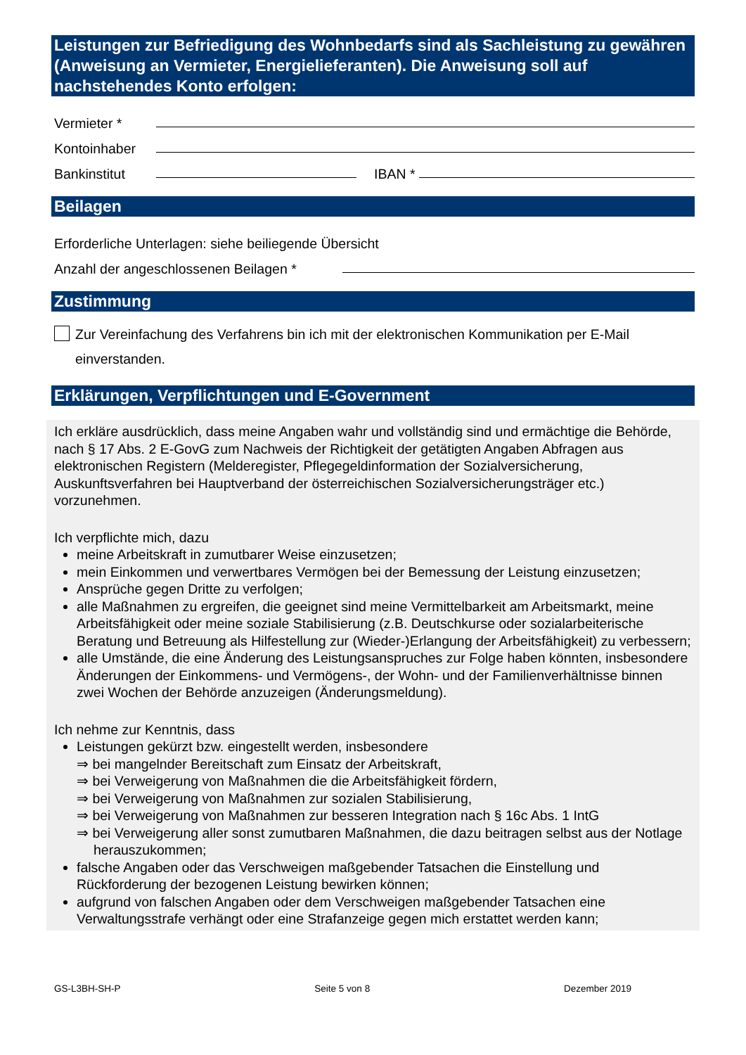Leistungen zur Befriedigung des Wohnbedarfs sind als Sachleistung zu gewähren (Anweisung an Vermieter, Energielieferanten). Die Anweisung soll auf nachstehendes Konto erfolgen:
Vermieter *
Kontoinhaber
Bankinstitut IBAN *
Beilagen
Erforderliche Unterlagen: siehe beiliegende Übersicht
Anzahl der angeschlossenen Beilagen *
Zustimmung
Zur Vereinfachung des Verfahrens bin ich mit der elektronischen Kommunikation per E-Mail einverstanden.
Erklärungen, Verpflichtungen und E-Government
Ich erkläre ausdrücklich, dass meine Angaben wahr und vollständig sind und ermächtige die Behörde, nach § 17 Abs. 2 E-GovG zum Nachweis der Richtigkeit der getätigten Angaben Abfragen aus elektronischen Registern (Melderegister, Pflegegeldinformation der Sozialversicherung, Auskunftsverfahren bei Hauptverband der österreichischen Sozialversicherungsträger etc.) vorzunehmen.
Ich verpflichte mich, dazu
meine Arbeitskraft in zumutbarer Weise einzusetzen;
mein Einkommen und verwertbares Vermögen bei der Bemessung der Leistung einzusetzen;
Ansprüche gegen Dritte zu verfolgen;
alle Maßnahmen zu ergreifen, die geeignet sind meine Vermittelbarkeit am Arbeitsmarkt, meine Arbeitsfähigkeit oder meine soziale Stabilisierung (z.B. Deutschkurse oder sozialarbeiterische Beratung und Betreuung als Hilfestellung zur (Wieder-)Erlangung der Arbeitsfähigkeit) zu verbessern;
alle Umstände, die eine Änderung des Leistungsanspruches zur Folge haben könnten, insbesondere Änderungen der Einkommens- und Vermögens-, der Wohn- und der Familienverhältnisse binnen zwei Wochen der Behörde anzuzeigen (Änderungsmeldung).
Ich nehme zur Kenntnis, dass
Leistungen gekürzt bzw. eingestellt werden, insbesondere
⇒ bei mangelnder Bereitschaft zum Einsatz der Arbeitskraft,
⇒ bei Verweigerung von Maßnahmen die die Arbeitsfähigkeit fördern,
⇒ bei Verweigerung von Maßnahmen zur sozialen Stabilisierung,
⇒ bei Verweigerung von Maßnahmen zur besseren Integration nach § 16c Abs. 1 IntG
⇒ bei Verweigerung aller sonst zumutbaren Maßnahmen, die dazu beitragen selbst aus der Notlage herauszukommen;
falsche Angaben oder das Verschweigen maßgebender Tatsachen die Einstellung und Rückforderung der bezogenen Leistung bewirken können;
aufgrund von falschen Angaben oder dem Verschweigen maßgebender Tatsachen eine Verwaltungsstrafe verhängt oder eine Strafanzeige gegen mich erstattet werden kann;
GS-L3BH-SH-P Seite 5 von 8 Dezember 2019